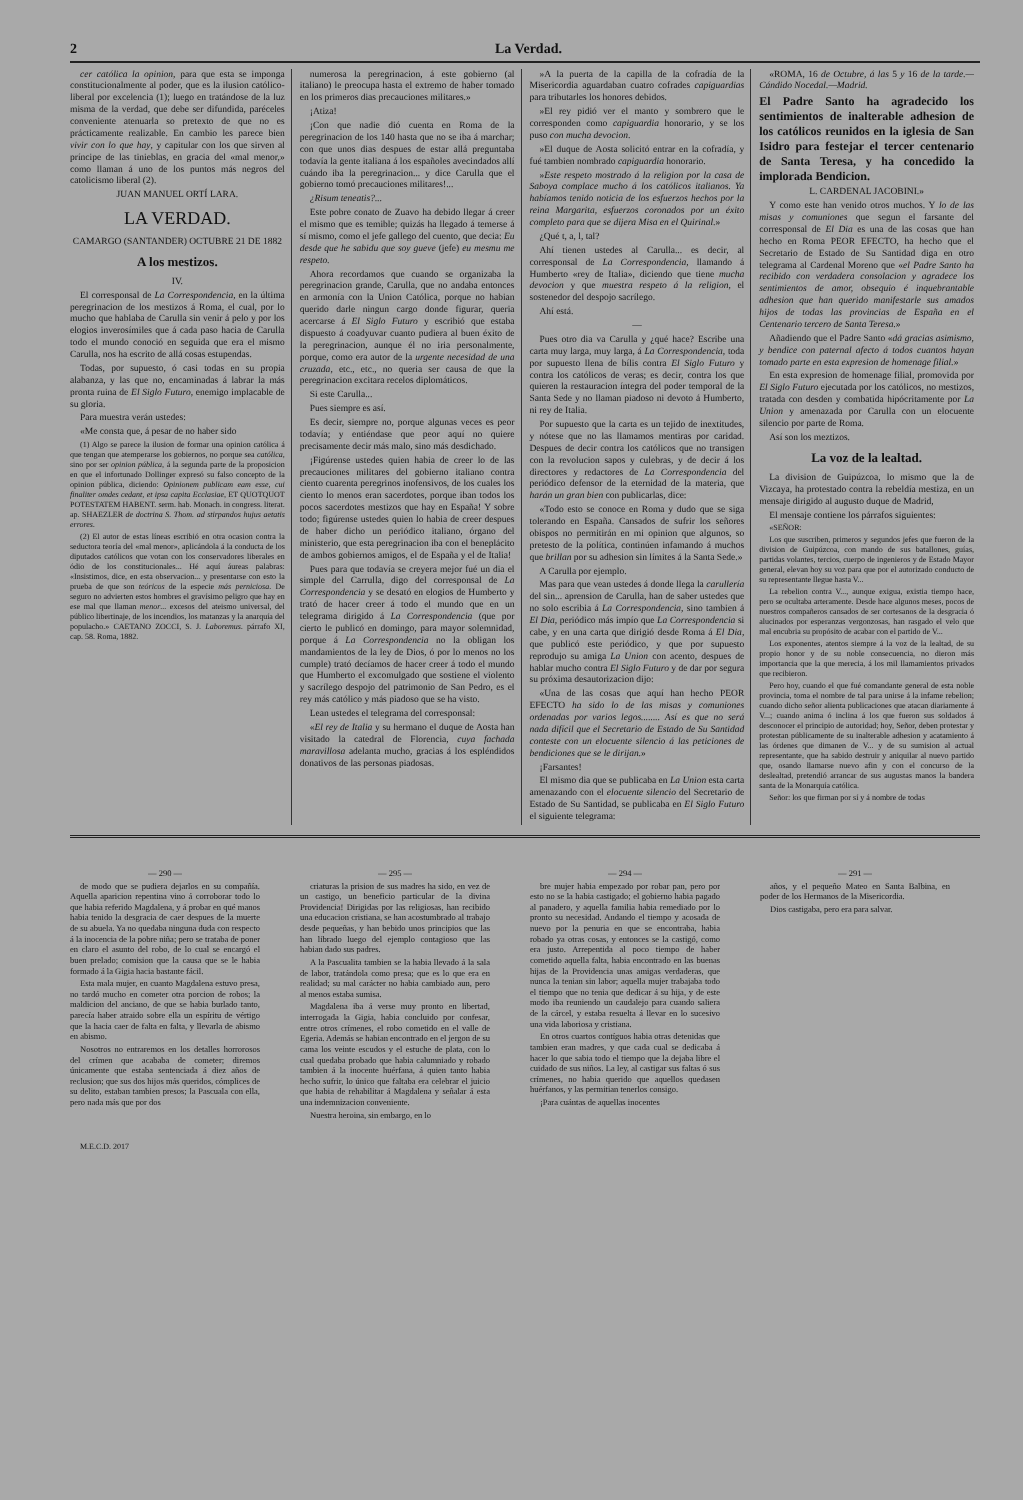2 La Verdad.
cer católica la opinion, para que esta se imponga constitucionalmente al poder, que es la ilusion católico-liberal por excelencia (1); luego en tratándose de la luz misma de la verdad, que debe ser difundida, paréceles conveniente atenuarla so pretexto de que no es prácticamente realizable. En cambio les parece bien vivir con lo que hay, y capitular con los que sirven al príncipe de las tinieblas, en gracia del «mal menor,» como llaman á uno de los puntos más negros del catolicismo liberal (2).
JUAN MANUEL ORTÍ LARA.
LA VERDAD.
CAMARGO (SANTANDER) OCTUBRE 21 DE 1882
A los mestizos.
IV.
El corresponsal de La Correspondencia, en la última peregrinacion de los mestizos á Roma, el cual, por lo mucho que hablaba de Carulla sin venir á pelo y por los elogios inverosímiles que á cada paso hacia de Carulla todo el mundo conoció en seguida que era el mismo Carulla, nos ha escrito de allá cosas estupendas.
Todas, por supuesto, ó casi todas en su propia alabanza, y las que no, encaminadas á labrar la más pronta ruina de El Siglo Futuro, enemigo implacable de su gloria.
Para muestra verán ustedes:
«Me consta que, á pesar de no haber sido
(1) Algo se parece la ilusion de formar una opinion católica á que tengan que atemperarse los gobiernos, no porque sea católica, sino por ser opinion pública, á la segunda parte de la proposicion en que el infortunado Dollinger expresó su falso concepto de la opinion pública, diciendo: Opinionem publicam eam esse, cui finaliter omdes cedant, et ipsa capita Ecclasiae, ET QUOTQUOT POTESTATEM HABENT. serm. hab. Monach. in congress. literat. ap. SHAEZLER de doctrina S. Thom. ad stirpandos hujus aetatis errores.
(2) El autor de estas líneas escribió en otra ocasion contra la seductora teoría del «mal menor», aplicándola á la conducta de los diputados católicos que votan con los conservadores liberales en ódio de los constitucionales... Hé aquí áureas palabras: «Insistimos, dice, en esta observacion... y presentarse con esto la prueba de que son teóricos de la especie más perniciosa. De seguro no advierten estos hombres el gravísimo peligro que hay en ese mal que llaman menor... excesos del ateismo universal, del público libertinaje, de los incendios, los matanzas y la anarquía del populacho.» CAETANO ZOCCI, S. J. Laboremus. párrafo XI, cap. 58. Roma, 1882.
numerosa la peregrinacion, á este gobierno (al italiano) le preocupa hasta el extremo de haber tomado en los primeros dias precauciones militares.»
¡Atiza!
¡Con que nadie dió cuenta en Roma de la peregrinacion de los 140 hasta que no se iba á marchar; con que unos dias despues de estar allá preguntaba todavía la gente italiana á los españoles avecindados allí cuándo iba la peregrinacion... y dice Carulla que el gobierno tomó precauciones militares!...
¿Risum teneatis?...
Este pobre conato de Zuavo ha debido llegar á creer el mismo que es temible; quizás ha llegado á temerse á sí mismo, como el jefe gallego del cuento, que decia: Eu desde que he sabidu que soy gueve (jefe) eu mesmu me respeto.
Ahora recordamos que cuando se organizaba la peregrinacion grande, Carulla, que no andaba entonces en armonía con la Union Católica, porque no habian querido darle ningun cargo donde figurar, queria acercarse á El Siglo Futuro y escribió que estaba dispuesto á coadyuvar cuanto pudiera al buen éxito de la peregrinacion, aunque él no iria personalmente, porque, como era autor de la urgente necesidad de una cruzada, etc., etc., no queria ser causa de que la peregrinacion excitara recelos diplomáticos.
Si este Carulla...
Pues siempre es así.
Es decir, siempre no, porque algunas veces es peor todavía; y entiéndase que peor aquí no quiere precisamente decir más malo, sino más desdichado.
¡Figúrense ustedes quien habia de creer lo de las precauciones militares del gobierno italiano contra ciento cuarenta peregrinos inofensivos, de los cuales los ciento lo menos eran sacerdotes, porque iban todos los pocos sacerdotes mestizos que hay en España! Y sobre todo; figúrense ustedes quien lo habia de creer despues de haber dicho un periódico italiano, órgano del ministerio, que esta peregrinacion iba con el beneplácito de ambos gobiernos amigos, el de España y el de Italia!
Pues para que todavía se creyera mejor fué un dia el simple del Carrulla, digo del corresponsal de La Correspondencia y se desató en elogios de Humberto y trató de hacer creer á todo el mundo que en un telegrama dirigido á La Correspondencia (que por cierto le publicó en domingo, para mayor solemnidad, porque á La Correspondencia no la obligan los mandamientos de la ley de Dios, ó por lo menos no los cumple) trató decíamos de hacer creer á todo el mundo que Humberto el excomulgado que sostiene el violento y sacrílego despojo del patrimonio de San Pedro, es el rey más católico y más piadoso que se ha visto.
Lean ustedes el telegrama del corresponsal:
«El rey de Italia y su hermano el duque de Aosta han visitado la catedral de Florencia, cuya fachada maravillosa adelanta mucho, gracias á los espléndidos donativos de las personas piadosas.
»A la puerta de la capilla de la cofradía de la Misericordia aguardaban cuatro cofrades capiguardias para tributarles los honores debidos.
»El rey pidió ver el manto y sombrero que le corresponden como capiguardia honorario, y se los puso con mucha devocion.
»El duque de Aosta solicitó entrar en la cofradía, y fué tambien nombrado capiguardia honorario.
»Este respeto mostrado á la religion por la casa de Saboya complace mucho á los católicos italianos. Ya habíamos tenido noticia de los esfuerzos hechos por la reina Margarita, esfuerzos coronados por un éxito completo para que se dijera Misa en el Quirinal.»
¿Qué t, a, l, tal?
Ahí tienen ustedes al Carulla... es decir, al corresponsal de La Correspondencia, llamando á Humberto «rey de Italia», diciendo que tiene mucha devocion y que muestra respeto á la religion, el sostenedor del despojo sacrílego.
Ahí está.
—
Pues otro dia va Carulla y ¿qué hace? Escribe una carta muy larga, muy larga, á La Correspondencia, toda por supuesto llena de bílis contra El Siglo Futuro y contra los católicos de veras; es decir, contra los que quieren la restauracion íntegra del poder temporal de la Santa Sede y no llaman piadoso ni devoto á Humberto, ni rey de Italia.
Por supuesto que la carta es un tejido de inextitudes, y nótese que no las llamamos mentiras por caridad. Despues de decir contra los católicos que no transigen con la revolucion sapos y culebras, y de decir á los directores y redactores de La Correspondencia del periódico defensor de la eternidad de la materia, que harán un gran bien con publicarlas, dice:
«Todo esto se conoce en Roma y dudo que se siga tolerando en España. Cansados de sufrir los señores obispos no permitirán en mi opinion que algunos, so pretesto de la política, continúen infamando á muchos que brillan por su adhesion sin límites á la Santa Sede.»
A Carulla por ejemplo.
Mas para que vean ustedes á donde llega la carullería del sin... aprension de Carulla, han de saber ustedes que no solo escribia á La Correspondencia, sino tambien á El Dia, periódico más impío que La Correspondencia si cabe, y en una carta que dirigió desde Roma á El Dia, que publicó este periódico, y que por supuesto reprodujo su amiga La Union con acento, despues de hablar mucho contra El Siglo Futuro y de dar por segura su próxima desautorizacion dijo:
«Una de las cosas que aquí han hecho PEOR EFECTO ha sido lo de las misas y comuniones ordenadas por varios legos........ Así es que no será nada difícil que el Secretario de Estado de Su Santidad conteste con un elocuente silencio á las peticiones de bendiciones que se le dirijan.»
¡Farsantes!
El mismo dia que se publicaba en La Union esta carta amenazando con el elocuente silencio del Secretario de Estado de Su Santidad, se publicaba en El Siglo Futuro el siguiente telegrama:
«ROMA, 16 de Octubre, á las 5 y 16 de la tarde.—Cándido Nocedal.—Madrid.
El Padre Santo ha agradecido los sentimientos de inalterable adhesion de los católicos reunidos en la iglesia de San Isidro para festejar el tercer centenario de Santa Teresa, y ha concedido la implorada Bendicion.
L. CARDENAL JACOBINI.»
Y como este han venido otros muchos. Y lo de las misas y comuniones que segun el farsante del corresponsal de El Dia es una de las cosas que han hecho en Roma PEOR EFECTO, ha hecho que el Secretario de Estado de Su Santidad diga en otro telegrama al Cardenal Moreno que «el Padre Santo ha recibido con verdadera consolacion y agradece los sentimientos de amor, obsequio é inquebrantable adhesion que han querido manifestarle sus amados hijos de todas las provincias de España en el Centenario tercero de Santa Teresa.»
Añadiendo que el Padre Santo «dá gracias asimismo, y bendice con paternal afecto á todos cuantos hayan tomado parte en esta expresion de homenage filial.»
En esta expresion de homenage filial, promovida por El Siglo Futuro ejecutada por los católicos, no mestizos, tratada con desden y combatida hipócritamente por La Union y amenazada por Carulla con un elocuente silencio por parte de Roma.
Así son los meztizos.
La voz de la lealtad.
La division de Guipúzcoa, lo mismo que la de Vizcaya, ha protestado contra la rebeldía mestiza, en un mensaje dirigido al augusto duque de Madrid,
El mensaje contiene los párrafos siguientes:
«SEÑOR:
Los que suscriben, primeros y segundos jefes que fueron de la division de Guipúzcoa, con mando de sus batallones, guías, partidas volantes, tercios, cuerpo de ingenieros y de Estado Mayor general, elevan hoy su voz para que por el autorizado conducto de su representante llegue hasta V...
La rebelion contra V..., aunque exigua, existia tiempo hace, pero se ocultaba arteramente. Desde hace algunos meses, pocos de nuestros compañeros cansados de ser cortesanos de la desgracia ó alucinados por esperanzas vergonzosas, han rasgado el velo que mal encubria su propósito de acabar con el partido de V...
Los exponentes, atentos siempre á la voz de la lealtad, de su propio honor y de su noble consecuencia, no dieron más importancia que la que merecia, á los mil llamamientos privados que recibieron.
Pero hoy, cuando el que fué comandante general de esta noble provincia, toma el nombre de tal para unirse á la infame rebelion; cuando dicho señor alienta publicaciones que atacan diariamente á V...; cuando anima ó inclina á los que fueron sus soldados á desconocer el principio de autoridad; hoy, Señor, deben protestar y protestan públicamente de su inalterable adhesion y acatamiento á las órdenes que dimanen de V... y de su sumision al actual representante, que ha sabido destruir y aniquilar al nuevo partido que, osando llamarse nuevo afin y con el concurso de la deslealtad, pretendió arrancar de sus augustas manos la bandera santa de la Monarquía católica.
Señor: los que firman por sí y á nombre de todas
— 290 —
de modo que se pudiera dejarlos en su compañía. Aquella aparicion repentina vino á corroborar todo lo que habia referido Magdalena, y á probar en qué manos habia tenido la desgracia de caer despues de la muerte de su abuela. Ya no quedaba ninguna duda con respecto á la inocencia de la pobre niña; pero se trataba de poner en claro el asunto del robo, de lo cual se encargó el buen prelado; comision que la causa que se le habia formado á la Gigia hacia bastante fácil.
Esta mala mujer, en cuanto Magdalena estuvo presa, no tardó mucho en cometer otra porcion de robos; la maldicion del anciano, de que se habia burlado tanto, parecía haber atraido sobre ella un espíritu de vértigo que la hacia caer de falta en falta, y llevarla de abismo en abismo.
Nosotros no entraremos en los detalles horrorosos del crímen que acababa de cometer; diremos únicamente que estaba sentenciada á diez años de reclusion; que sus dos hijos más queridos, cómplices de su delito, estaban tambien presos; la Pascuala con ella, pero nada más que por dos
— 295 —
criaturas la prision de sus madres ha sido, en vez de un castigo, un beneficio particular de la divina Providencia! Dirigidas por las religiosas, han recibido una educacion cristiana, se han acostumbrado al trabajo desde pequeñas, y han bebido unos principios que las han librado luego del ejemplo contagioso que las habian dado sus padres.
A la Pascualita tambien se la habia llevado á la sala de labor, tratándola como presa; que es lo que era en realidad; su mal carácter no habia cambiado aun, pero al menos estaba sumisa.
Magdalena iba á verse muy pronto en libertad, interrogada la Gigia, habia concluido por confesar, entre otros crímenes, el robo cometido en el valle de Egeria. Además se habian encontrado en el jergon de su cama los veinte escudos y el estuche de plata, con lo cual quedaba probado que habia calumniado y robado tambien á la inocente huérfana, á quien tanto habia hecho sufrir, lo único que faltaba era celebrar el juicio que habia de rehabilitar á Magdalena y señalar á esta una indemnizacion conveniente.
Nuestra heroina, sin embargo, en lo
— 294 —
bre mujer habia empezado por robar pan, pero por esto no se la habia castigado; el gobierno habia pagado al panadero, y aquella familia habia remediado por lo pronto su necesidad. Andando el tiempo y acosada de nuevo por la penuria en que se encontraba, habia robado ya otras cosas, y entonces se la castigó, como era justo. Arrepentida al poco tiempo de haber cometido aquella falta, habia encontrado en las buenas hijas de la Providencia unas amigas verdaderas, que nunca la tenian sin labor; aquella mujer trabajaba todo el tiempo que no tenia que dedicar á su hija, y de este modo iba reuniendo un caudalejo para cuando saliera de la cárcel, y estaba resuelta á llevar en lo sucesivo una vida laboriosa y cristiana.
En otros cuartos contíguos habia otras detenidas que tambien eran madres, y que cada cual se dedicaba á hacer lo que sabia todo el tiempo que la dejaba libre el cuidado de sus niños. La ley, al castigar sus faltas ó sus crímenes, no habia querido que aquellos quedasen huérfanos, y las permitian tenerlos consigo.
¡Para cuántas de aquellas inocentes
— 291 —
años, y el pequeño Mateo en Santa Balbina, en poder de los Hermanos de la Misericordia.
Dios castigaba, pero era para salvar.
M.E.C.D. 2017